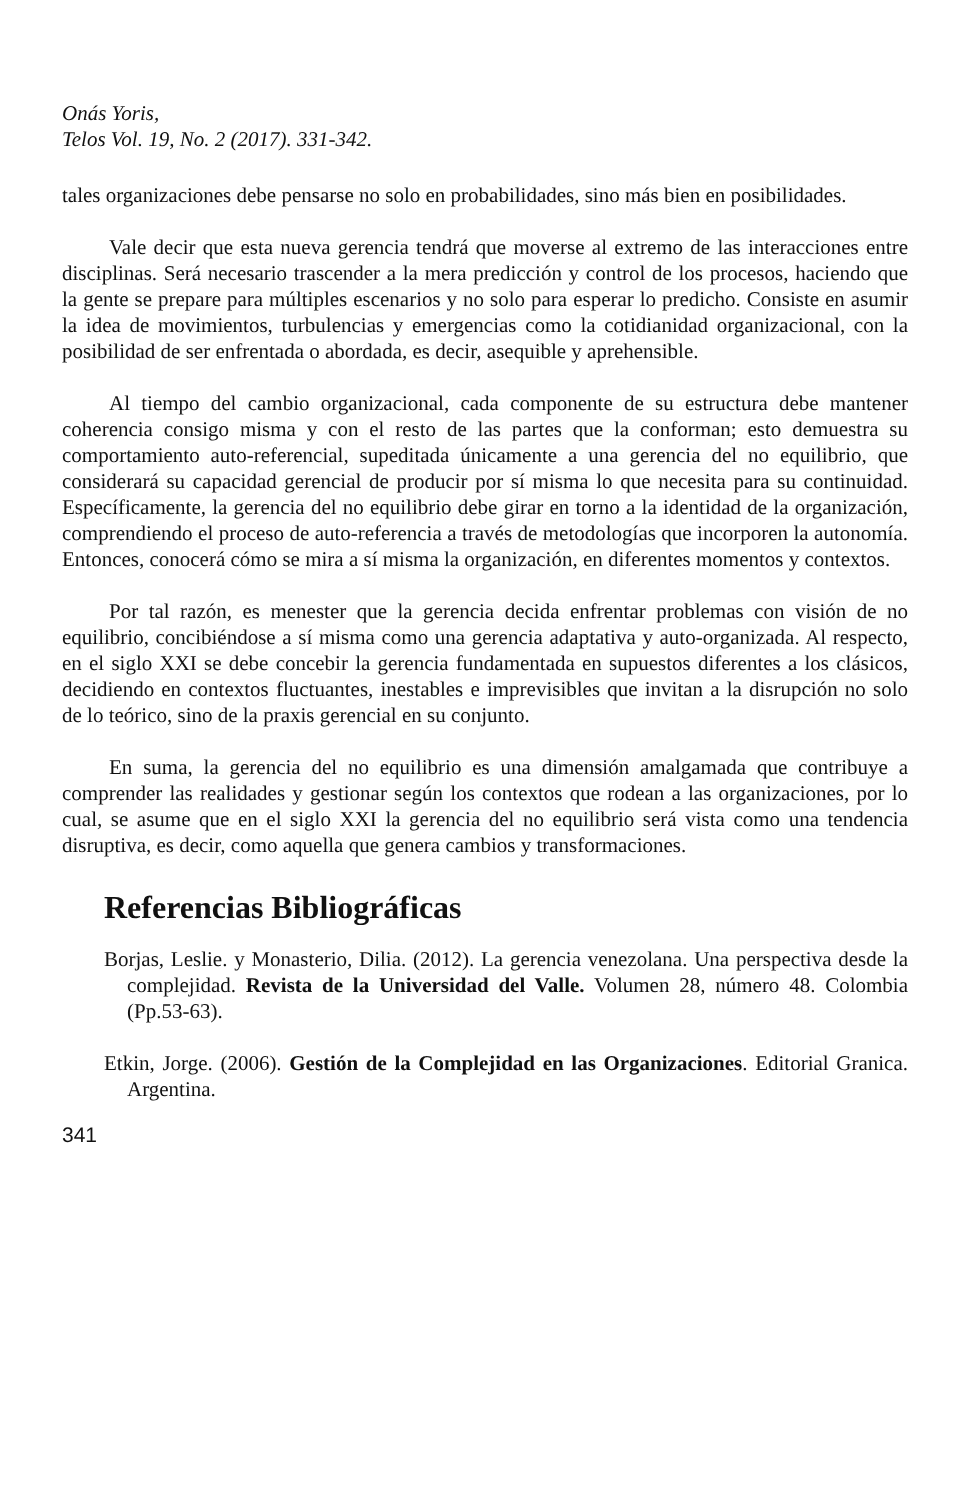Onás Yoris,
Telos Vol. 19, No. 2 (2017). 331-342.
tales organizaciones debe pensarse no solo en probabilidades, sino más bien en posibilidades.
Vale decir que esta nueva gerencia tendrá que moverse al extremo de las interacciones entre disciplinas. Será necesario trascender a la mera predicción y control de los procesos, haciendo que la gente se prepare para múltiples escenarios y no solo para esperar lo predicho. Consiste en asumir la idea de movimientos, turbulencias y emergencias como la cotidianidad organizacional, con la posibilidad de ser enfrentada o abordada, es decir, asequible y aprehensible.
Al tiempo del cambio organizacional, cada componente de su estructura debe mantener coherencia consigo misma y con el resto de las partes que la conforman; esto demuestra su comportamiento auto-referencial, supeditada únicamente a una gerencia del no equilibrio, que considerará su capacidad gerencial de producir por sí misma lo que necesita para su continuidad. Específicamente, la gerencia del no equilibrio debe girar en torno a la identidad de la organización, comprendiendo el proceso de auto-referencia a través de metodologías que incorporen la autonomía. Entonces, conocerá cómo se mira a sí misma la organización, en diferentes momentos y contextos.
Por tal razón, es menester que la gerencia decida enfrentar problemas con visión de no equilibrio, concibiéndose a sí misma como una gerencia adaptativa y auto-organizada. Al respecto, en el siglo XXI se debe concebir la gerencia fundamentada en supuestos diferentes a los clásicos, decidiendo en contextos fluctuantes, inestables e imprevisibles que invitan a la disrupción no solo de lo teórico, sino de la praxis gerencial en su conjunto.
En suma, la gerencia del no equilibrio es una dimensión amalgamada que contribuye a comprender las realidades y gestionar según los contextos que rodean a las organizaciones, por lo cual, se asume que en el siglo XXI la gerencia del no equilibrio será vista como una tendencia disruptiva, es decir, como aquella que genera cambios y transformaciones.
Referencias Bibliográficas
Borjas, Leslie. y Monasterio, Dilia. (2012). La gerencia venezolana. Una perspectiva desde la complejidad. Revista de la Universidad del Valle. Volumen 28, número 48. Colombia (Pp.53-63).
Etkin, Jorge. (2006). Gestión de la Complejidad en las Organizaciones. Editorial Granica. Argentina.
341